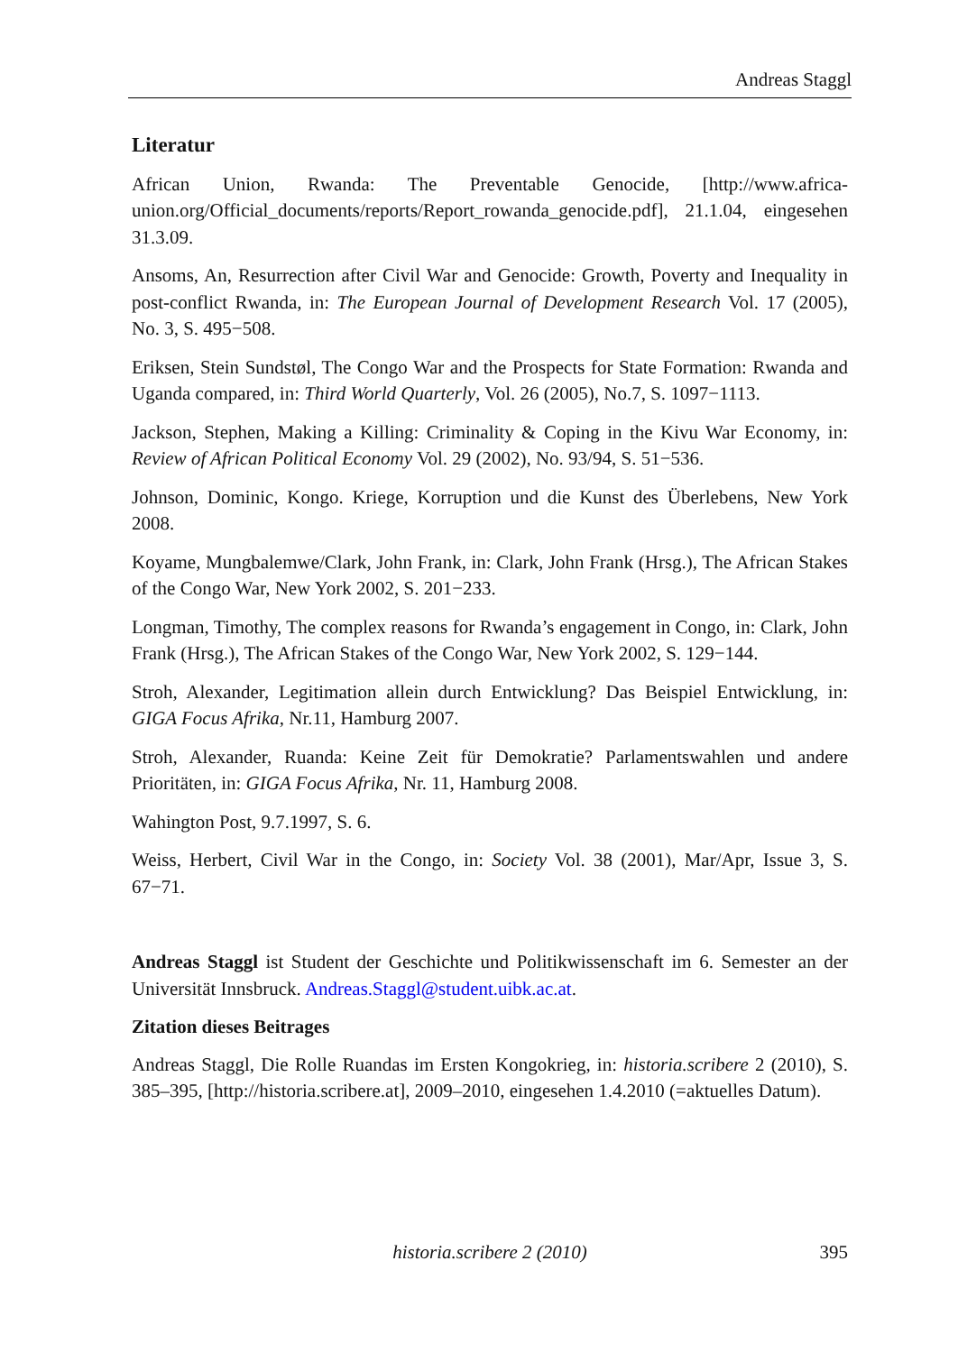Andreas Staggl
Literatur
African Union, Rwanda: The Preventable Genocide, [http://www.africa-union.org/Official_documents/reports/Report_rowanda_genocide.pdf], 21.1.04, eingesehen 31.3.09.
Ansoms, An, Resurrection after Civil War and Genocide: Growth, Poverty and Inequality in post-conflict Rwanda, in: The European Journal of Development Research Vol. 17 (2005), No. 3, S. 495−508.
Eriksen, Stein Sundstøl, The Congo War and the Prospects for State Formation: Rwanda and Uganda compared, in: Third World Quarterly, Vol. 26 (2005), No.7, S. 1097−1113.
Jackson, Stephen, Making a Killing: Criminality & Coping in the Kivu War Economy, in: Review of African Political Economy Vol. 29 (2002), No. 93/94, S. 51−536.
Johnson, Dominic, Kongo. Kriege, Korruption und die Kunst des Überlebens, New York 2008.
Koyame, Mungbalemwe/Clark, John Frank, in: Clark, John Frank (Hrsg.), The African Stakes of the Congo War, New York 2002, S. 201−233.
Longman, Timothy, The complex reasons for Rwanda’s engagement in Congo, in: Clark, John Frank (Hrsg.), The African Stakes of the Congo War, New York 2002, S. 129−144.
Stroh, Alexander, Legitimation allein durch Entwicklung? Das Beispiel Entwicklung, in: GIGA Focus Afrika, Nr.11, Hamburg 2007.
Stroh, Alexander, Ruanda: Keine Zeit für Demokratie? Parlamentswahlen und andere Prioritäten, in: GIGA Focus Afrika, Nr. 11, Hamburg 2008.
Wahington Post, 9.7.1997, S. 6.
Weiss, Herbert, Civil War in the Congo, in: Society Vol. 38 (2001), Mar/Apr, Issue 3, S. 67−71.
Andreas Staggl ist Student der Geschichte und Politikwissenschaft im 6. Semester an der Universität Innsbruck. Andreas.Staggl@student.uibk.ac.at.
Zitation dieses Beitrages
Andreas Staggl, Die Rolle Ruandas im Ersten Kongokrieg, in: historia.scribere 2 (2010), S. 385–395, [http://historia.scribere.at], 2009–2010, eingesehen 1.4.2010 (=aktuelles Datum).
historia.scribere 2 (2010) 395